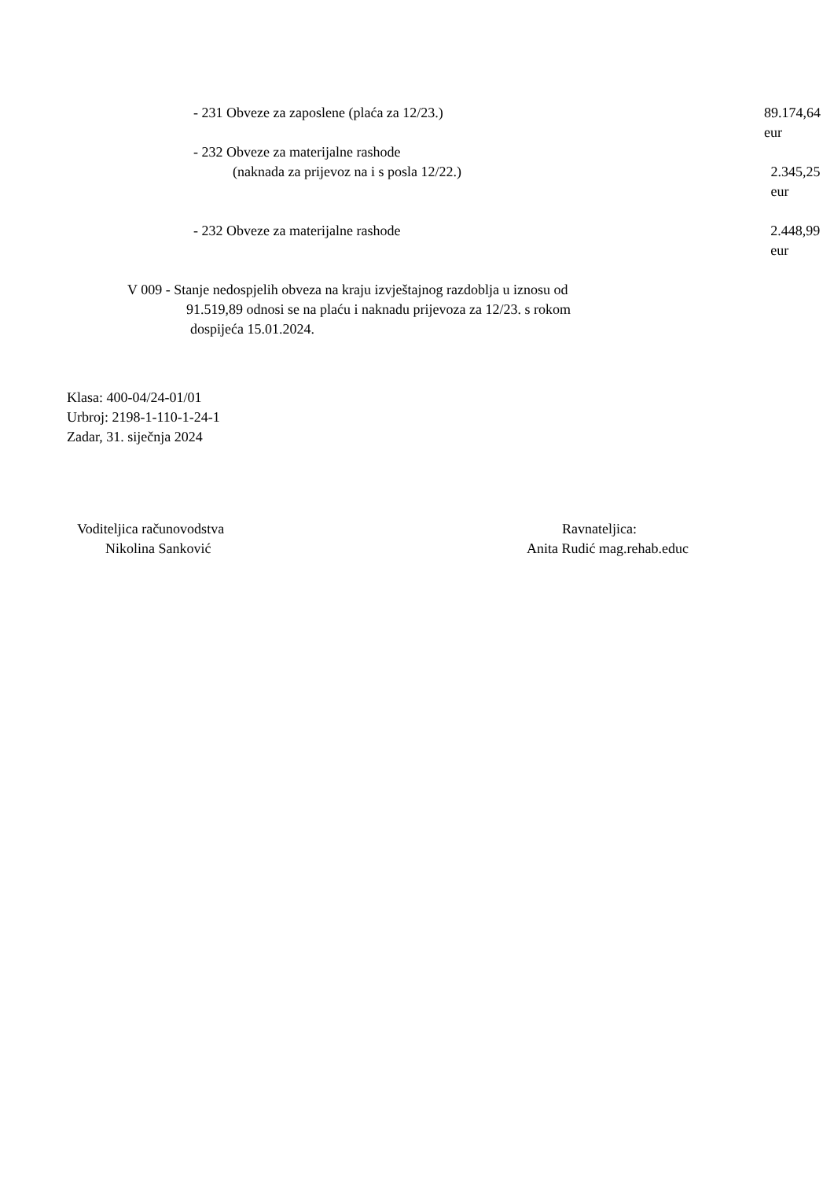- 231 Obveze za zaposlene (plaća za 12/23.) 89.174,64 eur
- 232 Obveze za materijalne rashode
(naknada za prijevoz na i s posla 12/22.) 2.345,25 eur
- 232 Obveze za materijalne rashode 2.448,99 eur
V 009 - Stanje nedospjelih obveza na kraju izvještajnog razdoblja u iznosu od
91.519,89 odnosi se na plaću i naknadu prijevoza za 12/23. s rokom
dospijeća 15.01.2024.
Klasa: 400-04/24-01/01
Urbroj: 2198-1-110-1-24-1
Zadar, 31. siječnja 2024
Voditeljica računovodstva
Nikolina Sanković
Ravnateljica:
Anita Rudić mag.rehab.educ